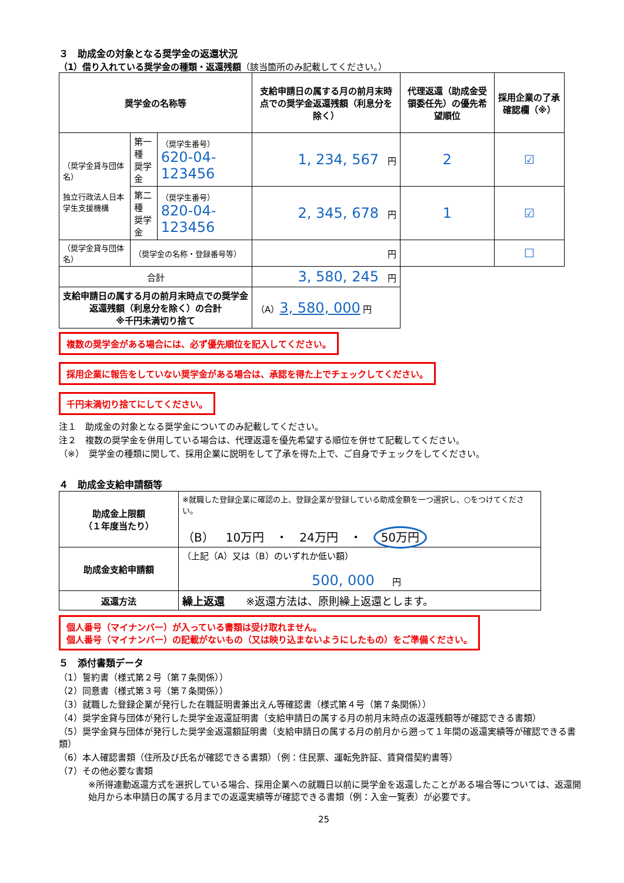３　助成金の対象となる奨学金の返還状況
（1）借り入れている奨学金の種類・返還残額（該当箇所のみ記載してください。）
| 奨学金の名称等 | | | 支給申請日の属する月の前月末時点での奨学金返還残額（利息分を除く） | 代理返還（助成金受領委任先）の優先希望順位 | 採用企業の了承確認欄（※） |
| --- | --- | --- | --- | --- | --- |
| （奨学金貸与団体名） 独立行政法人日本学生支援機構 | 第一種 奨学金 | （奨学生番号） 620-04-123456 | 1, 234, 567 円 | 2 | ☑ |
| | 第二種 奨学金 | （奨学生番号） 820-04-123456 | 2, 345, 678 円 | 1 | ☑ |
| （奨学金貸与団体名） | （奨学金の名称・登録番号等） | | 円 | | ☐ |
| 合計 | | | 3, 580, 245 円 | | |
| 支給申請日の属する月の前月末時点での奨学金返還残額（利息分を除く）の合計 ※千円未満切り捨て | | | （A） 3, 580, 000 円 | | |
複数の奨学金がある場合には、必ず優先順位を記入してください。
採用企業に報告をしていない奨学金がある場合は、承認を得た上でチェックしてください。
千円未満切り捨てにしてください。
注１　助成金の対象となる奨学金についてのみ記載してください。
注２　複数の奨学金を併用している場合は、代理返還を優先希望する順位を併せて記載してください。
（※）　奨学金の種類に関して、採用企業に説明をして了承を得た上で、ご自身でチェックをしてください。
４　助成金支給申請額等
| 助成金上限額 （１年度当たり） | ※就職した登録企業に確認の上、登録企業が登録している助成金額を一つ選択し、○をつけてください。 （B） 10万円 ・ 24万円 ・ 50万円 |
| 助成金支給申請額 | （上記（A）又は（B）のいずれか低い額） 500, 000 円 |
| 返還方法 | 繰上返還 ※返還方法は、原則繰上返還とします。 |
個人番号（マイナンバー）が入っている書類は受け取れません。
個人番号（マイナンバー）の記載がないもの（又は映り込まないようにしたもの）をご準備ください。
５　添付書類データ
（1）誓約書（様式第２号（第７条関係））
（2）同意書（様式第３号（第７条関係））
（3）就職した登録企業が発行した在職証明書兼出えん等確認書（様式第４号（第７条関係））
（4）奨学金貸与団体が発行した奨学金返還証明書（支給申請日の属する月の前月末時点の返還残額等が確認できる書類）
（5）奨学金貸与団体が発行した奨学金返還額証明書（支給申請日の属する月の前月から遡って１年間の返還実績等が確認できる書類）
（6）本人確認書類（住所及び氏名が確認できる書類）（例：住民票、運転免許証、賃貸借契約書等）
（7）その他必要な書類
※所得連動返還方式を選択している場合、採用企業への就職日以前に奨学金を返還したことがある場合等については、返還開始月から本申請日の属する月までの返還実績等が確認できる書類（例：入金一覧表）が必要です。
25